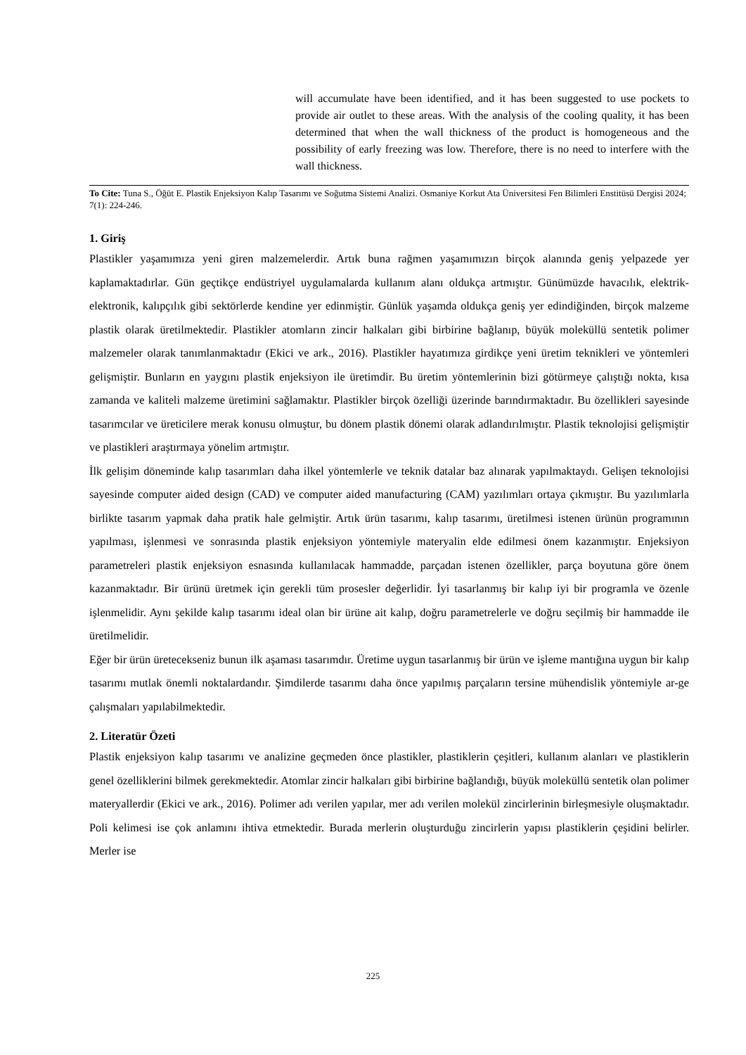will accumulate have been identified, and it has been suggested to use pockets to provide air outlet to these areas. With the analysis of the cooling quality, it has been determined that when the wall thickness of the product is homogeneous and the possibility of early freezing was low. Therefore, there is no need to interfere with the wall thickness.
To Cite: Tuna S., Öğüt E. Plastik Enjeksiyon Kalıp Tasarımı ve Soğutma Sistemi Analizi. Osmaniye Korkut Ata Üniversitesi Fen Bilimleri Enstitüsü Dergisi 2024; 7(1): 224-246.
1. Giriş
Plastikler yaşamımıza yeni giren malzemelerdir. Artık buna rağmen yaşamımızın birçok alanında geniş yelpazede yer kaplamaktadırlar. Gün geçtikçe endüstriyel uygulamalarda kullanım alanı oldukça artmıştır. Günümüzde havacılık, elektrik-elektronik, kalıpçılık gibi sektörlerde kendine yer edinmiştir. Günlük yaşamda oldukça geniş yer edindiğinden, birçok malzeme plastik olarak üretilmektedir. Plastikler atomların zincir halkaları gibi birbirine bağlanıp, büyük moleküllü sentetik polimer malzemeler olarak tanımlanmaktadır (Ekici ve ark., 2016). Plastikler hayatımıza girdikçe yeni üretim teknikleri ve yöntemleri gelişmiştir. Bunların en yaygını plastik enjeksiyon ile üretimdir. Bu üretim yöntemlerinin bizi götürmeye çalıştığı nokta, kısa zamanda ve kaliteli malzeme üretimini sağlamaktır. Plastikler birçok özelliği üzerinde barındırmaktadır. Bu özellikleri sayesinde tasarımcılar ve üreticilere merak konusu olmuştur, bu dönem plastik dönemi olarak adlandırılmıştır. Plastik teknolojisi gelişmiştir ve plastikleri araştırmaya yönelim artmıştır.
İlk gelişim döneminde kalıp tasarımları daha ilkel yöntemlerle ve teknik datalar baz alınarak yapılmaktaydı. Gelişen teknolojisi sayesinde computer aided design (CAD) ve computer aided manufacturing (CAM) yazılımları ortaya çıkmıştır. Bu yazılımlarla birlikte tasarım yapmak daha pratik hale gelmiştir. Artık ürün tasarımı, kalıp tasarımı, üretilmesi istenen ürünün programının yapılması, işlenmesi ve sonrasında plastik enjeksiyon yöntemiyle materyalin elde edilmesi önem kazanmıştır. Enjeksiyon parametreleri plastik enjeksiyon esnasında kullanılacak hammadde, parçadan istenen özellikler, parça boyutuna göre önem kazanmaktadır. Bir ürünü üretmek için gerekli tüm prosesler değerlidir. İyi tasarlanmış bir kalıp iyi bir programla ve özenle işlenmelidir. Aynı şekilde kalıp tasarımı ideal olan bir ürüne ait kalıp, doğru parametrelerle ve doğru seçilmiş bir hammadde ile üretilmelidir.
Eğer bir ürün üretecekseniz bunun ilk aşaması tasarımdır. Üretime uygun tasarlanmış bir ürün ve işleme mantığına uygun bir kalıp tasarımı mutlak önemli noktalardandır. Şimdilerde tasarımı daha önce yapılmış parçaların tersine mühendislik yöntemiyle ar-ge çalışmaları yapılabilmektedir.
2. Literatür Özeti
Plastik enjeksiyon kalıp tasarımı ve analizine geçmeden önce plastikler, plastiklerin çeşitleri, kullanım alanları ve plastiklerin genel özelliklerini bilmek gerekmektedir. Atomlar zincir halkaları gibi birbirine bağlandığı, büyük moleküllü sentetik olan polimer materyallerdir (Ekici ve ark., 2016). Polimer adı verilen yapılar, mer adı verilen molekül zincirlerinin birleşmesiyle oluşmaktadır. Poli kelimesi ise çok anlamını ihtiva etmektedir. Burada merlerin oluşturduğu zincirlerin yapısı plastiklerin çeşidini belirler. Merler ise
225